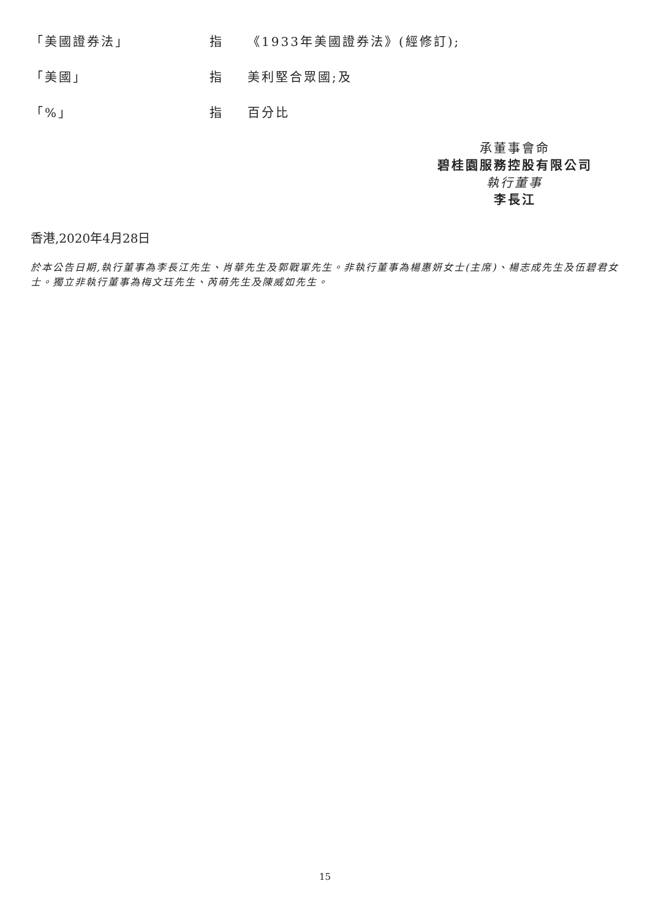「美國證券法」 指 《1933年美國證券法》(經修訂);
「美國」 指 美利堅合眾國;及
「%」 指 百分比
承董事會命
碧桂園服務控股有限公司
執行董事
李長江
香港,2020年4月28日
於本公告日期,執行董事為李長江先生、肖華先生及郭戰軍先生。非執行董事為楊惠妍女士(主席)、楊志成先生及伍碧君女士。獨立非執行董事為梅文珏先生、芮萌先生及陳威如先生。
15